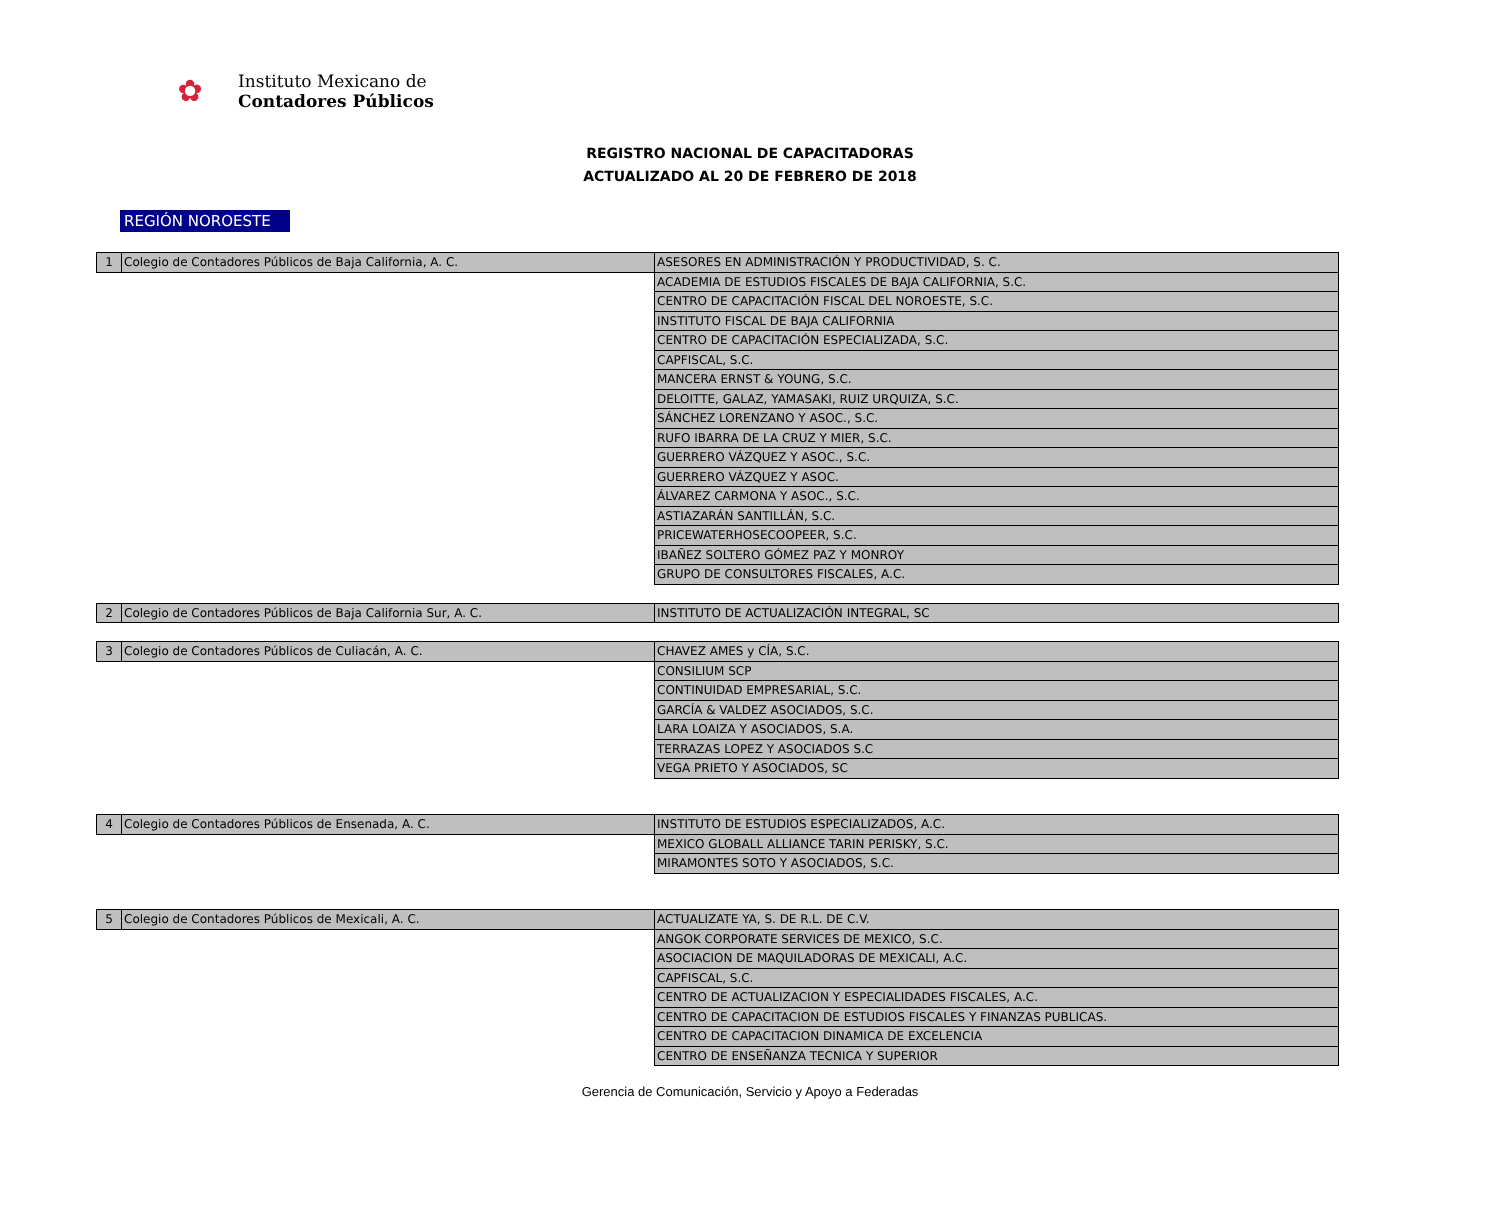✿
Instituto Mexicano de
Contadores Públicos
REGISTRO NACIONAL DE CAPACITADORAS
ACTUALIZADO AL 20 DE FEBRERO DE 2018
REGIÓN NOROESTE
| 1 | Colegio de Contadores Públicos de Baja California, A. C. | ASESORES EN ADMINISTRACIÓN Y PRODUCTIVIDAD, S. C. |
| | | ACADEMIA DE ESTUDIOS FISCALES DE BAJA CALIFORNIA, S.C. |
| | | CENTRO DE CAPACITACIÓN FISCAL DEL NOROESTE, S.C. |
| | | INSTITUTO FISCAL DE BAJA CALIFORNIA |
| | | CENTRO DE CAPACITACIÓN ESPECIALIZADA, S.C. |
| | | CAPFISCAL, S.C. |
| | | MANCERA ERNST & YOUNG, S.C. |
| | | DELOITTE, GALAZ, YAMASAKI, RUIZ URQUIZA, S.C. |
| | | SÁNCHEZ LORENZANO Y ASOC., S.C. |
| | | RUFO IBARRA DE LA CRUZ Y MIER, S.C. |
| | | GUERRERO VÁZQUEZ Y ASOC., S.C. |
| | | GUERRERO VÁZQUEZ Y ASOC. |
| | | ÁLVAREZ CARMONA Y ASOC., S.C. |
| | | ASTIAZARÁN SANTILLÁN, S.C. |
| | | PRICEWATERHOSECOOPEER, S.C. |
| | | IBAÑEZ SOLTERO GÓMEZ PAZ Y MONROY |
| | | GRUPO DE CONSULTORES FISCALES, A.C. |
| 2 | Colegio de Contadores Públicos de Baja California Sur, A. C. | INSTITUTO DE ACTUALIZACIÓN INTEGRAL, SC |
| 3 | Colegio de Contadores Públicos de Culiacán, A. C. | CHAVEZ AMES y CÍA, S.C. |
| | | CONSILIUM SCP |
| | | CONTINUIDAD EMPRESARIAL, S.C. |
| | | GARCÍA & VALDEZ ASOCIADOS, S.C. |
| | | LARA LOAIZA Y ASOCIADOS, S.A. |
| | | TERRAZAS LOPEZ Y ASOCIADOS S.C |
| | | VEGA PRIETO Y ASOCIADOS, SC |
| 4 | Colegio de Contadores Públicos de Ensenada, A. C. | INSTITUTO DE ESTUDIOS ESPECIALIZADOS, A.C. |
| | | MEXICO GLOBALL ALLIANCE TARIN PERISKY, S.C. |
| | | MIRAMONTES SOTO Y ASOCIADOS, S.C. |
| 5 | Colegio de Contadores Públicos de Mexicali, A. C. | ACTUALIZATE YA, S. DE R.L. DE C.V. |
| | | ANGOK CORPORATE SERVICES DE MEXICO, S.C. |
| | | ASOCIACION DE MAQUILADORAS DE MEXICALI, A.C. |
| | | CAPFISCAL, S.C. |
| | | CENTRO DE ACTUALIZACION Y ESPECIALIDADES FISCALES, A.C. |
| | | CENTRO DE CAPACITACION DE ESTUDIOS FISCALES Y FINANZAS PUBLICAS. |
| | | CENTRO DE CAPACITACION DINAMICA DE EXCELENCIA |
| | | CENTRO DE ENSEÑANZA TECNICA Y SUPERIOR |
Gerencia de Comunicación, Servicio y Apoyo a Federadas